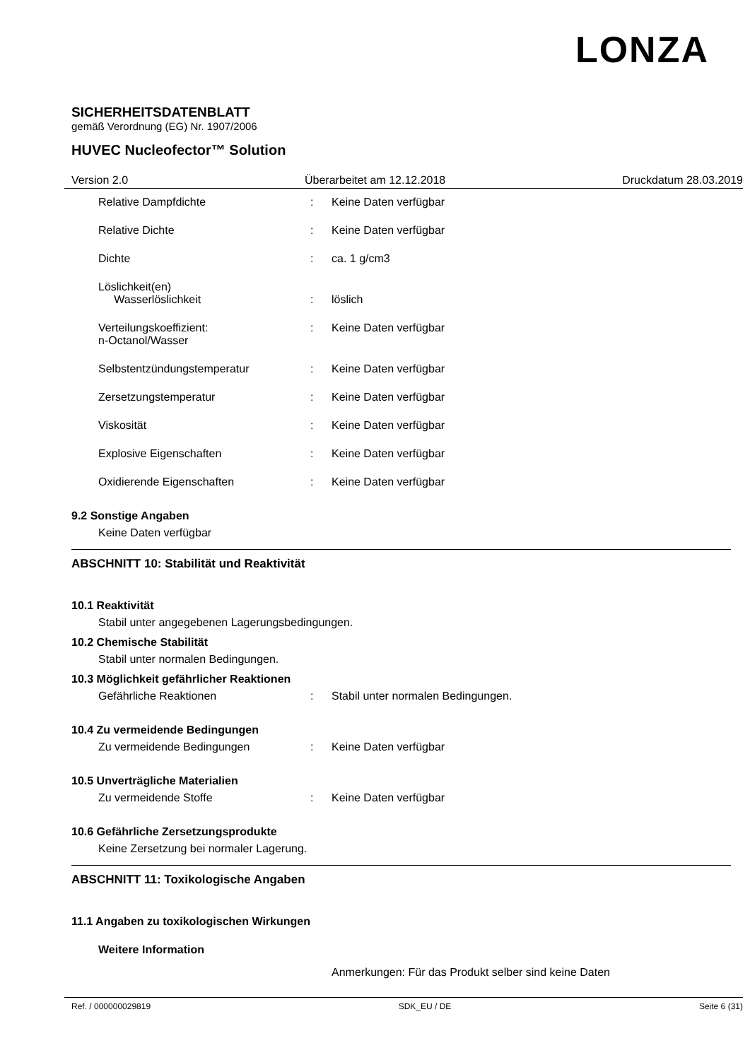LONZA
SICHERHEITSDATENBLATT
gemäß Verordnung (EG) Nr. 1907/2006
HUVEC Nucleofector™ Solution
Version 2.0 Überarbeitet am 12.12.2018 Druckdatum 28.03.2019
Relative Dampfdichte : Keine Daten verfügbar
Relative Dichte : Keine Daten verfügbar
Dichte : ca. 1 g/cm3
Löslichkeit(en)
Wasserlöslichkeit
:
löslich
Verteilungskoeffizient:
n-Octanol/Wasser
: Keine Daten verfügbar
Selbstentzündungstemperatur : Keine Daten verfügbar
Zersetzungstemperatur : Keine Daten verfügbar
Viskosität : Keine Daten verfügbar
Explosive Eigenschaften : Keine Daten verfügbar
Oxidierende Eigenschaften : Keine Daten verfügbar
9.2 Sonstige Angaben
Keine Daten verfügbar
ABSCHNITT 10: Stabilität und Reaktivität
10.1 Reaktivität
Stabil unter angegebenen Lagerungsbedingungen.
10.2 Chemische Stabilität
Stabil unter normalen Bedingungen.
10.3 Möglichkeit gefährlicher Reaktionen
Gefährliche Reaktionen : Stabil unter normalen Bedingungen.
10.4 Zu vermeidende Bedingungen
Zu vermeidende Bedingungen : Keine Daten verfügbar
10.5 Unverträgliche Materialien
Zu vermeidende Stoffe : Keine Daten verfügbar
10.6 Gefährliche Zersetzungsprodukte
Keine Zersetzung bei normaler Lagerung.
ABSCHNITT 11: Toxikologische Angaben
11.1 Angaben zu toxikologischen Wirkungen
Weitere Information
Anmerkungen: Für das Produkt selber sind keine Daten
Ref. / 000000029819 SDK_EU / DE Seite 6 (31)